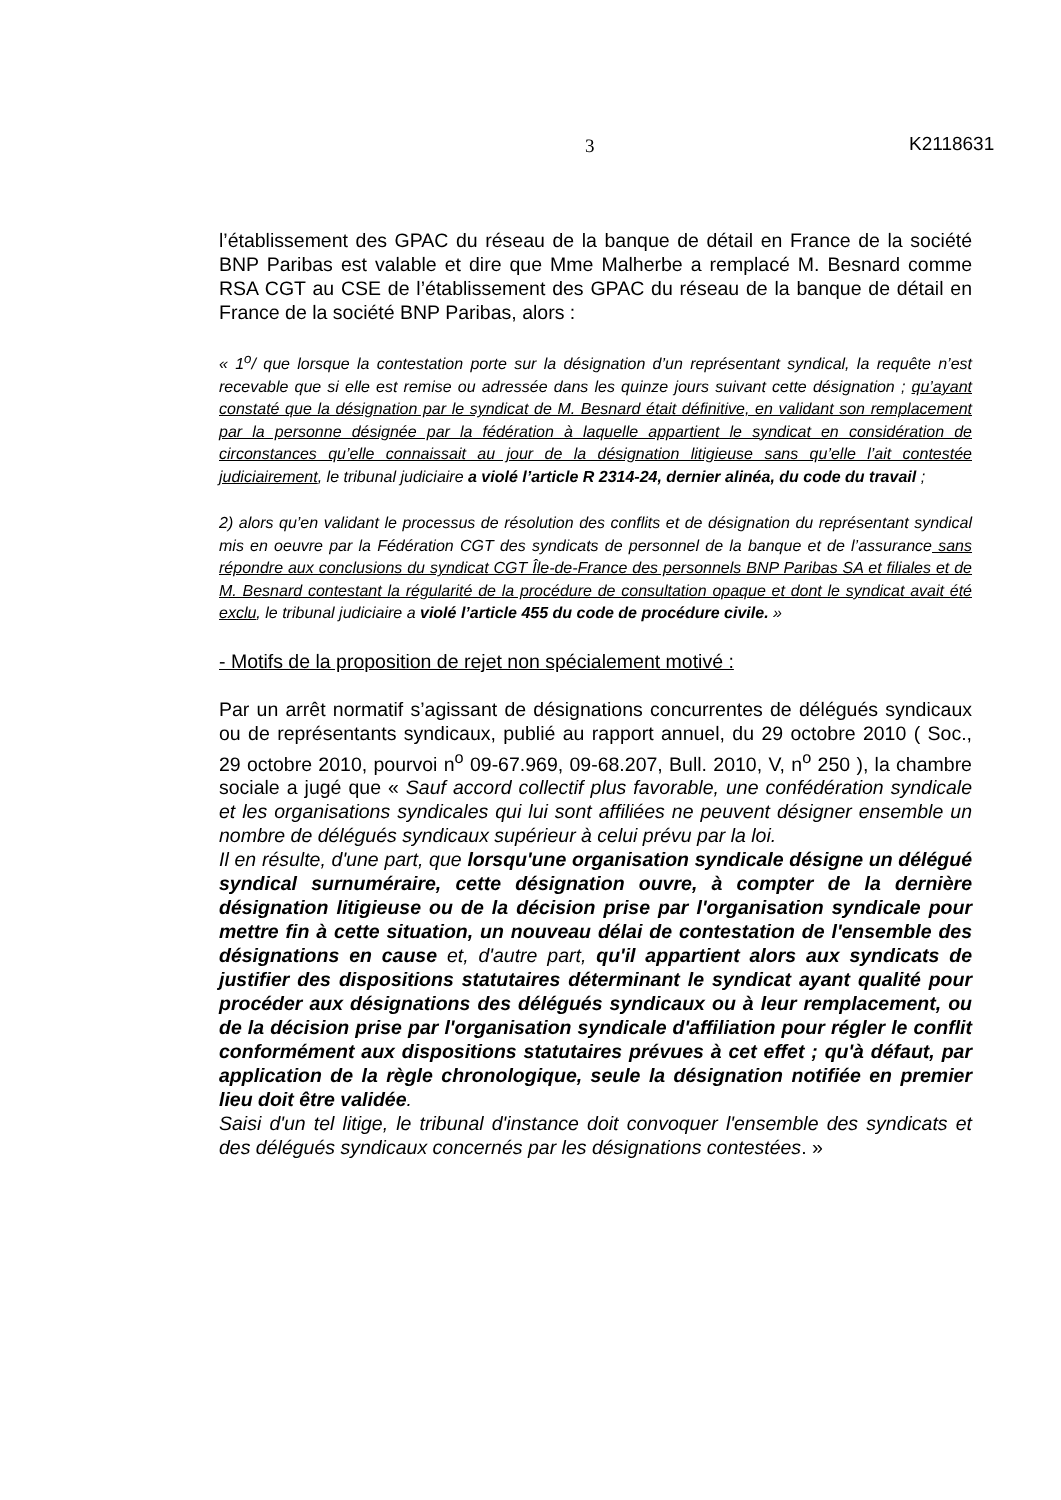3 K2118631
l’établissement des GPAC du réseau de la banque de détail en France de la société BNP Paribas est valable et dire que Mme Malherbe a remplacé M. Besnard comme RSA CGT au CSE de l’établissement des GPAC du réseau de la banque de détail en France de la société BNP Paribas, alors :
« 1<sup>o</sup>/ que lorsque la contestation porte sur la désignation d’un représentant syndical, la requête n’est recevable que si elle est remise ou adressée dans les quinze jours suivant cette désignation ; qu’ayant constaté que la désignation par le syndicat de M. Besnard était définitive, en validant son remplacement par la personne désignée par la fédération à laquelle appartient le syndicat en considération de circonstances qu’elle connaissait au jour de la désignation litigieuse sans qu’elle l’ait contestée judiciairement, le tribunal judiciaire a violé l’article R 2314-24, dernier alinéa, du code du travail ;
2) alors qu’en validant le processus de résolution des conflits et de désignation du représentant syndical mis en oeuvre par la Fédération CGT des syndicats de personnel de la banque et de l’assurance sans répondre aux conclusions du syndicat CGT Île-de-France des personnels BNP Paribas SA et filiales et de M. Besnard contestant la régularité de la procédure de consultation opaque et dont le syndicat avait été exclu, le tribunal judiciaire a violé l’article 455 du code de procédure civile. »
- Motifs de la proposition de rejet non spécialement motivé :
Par un arrêt normatif s’agissant de désignations concurrentes de délégués syndicaux ou de représentants syndicaux, publié au rapport annuel, du 29 octobre 2010 ( Soc., 29 octobre 2010, pourvoi n<sup>o</sup> 09-67.969, 09-68.207, Bull. 2010, V, n<sup>o</sup> 250 ), la chambre sociale a jugé que « Sauf accord collectif plus favorable, une confédération syndicale et les organisations syndicales qui lui sont affiliées ne peuvent désigner ensemble un nombre de délégués syndicaux supérieur à celui prévu par la loi.
Il en résulte, d'une part, que lorsqu'une organisation syndicale désigne un délégué syndical surnuméraire, cette désignation ouvre, à compter de la dernière désignation litigieuse ou de la décision prise par l'organisation syndicale pour mettre fin à cette situation, un nouveau délai de contestation de l'ensemble des désignations en cause et, d'autre part, qu'il appartient alors aux syndicats de justifier des dispositions statutaires déterminant le syndicat ayant qualité pour procéder aux désignations des délégués syndicaux ou à leur remplacement, ou de la décision prise par l'organisation syndicale d'affiliation pour régler le conflit conformément aux dispositions statutaires prévues à cet effet ; qu'à défaut, par application de la règle chronologique, seule la désignation notifiée en premier lieu doit être validée.
Saisi d'un tel litige, le tribunal d'instance doit convoquer l'ensemble des syndicats et des délégués syndicaux concernés par les désignations contestées. »